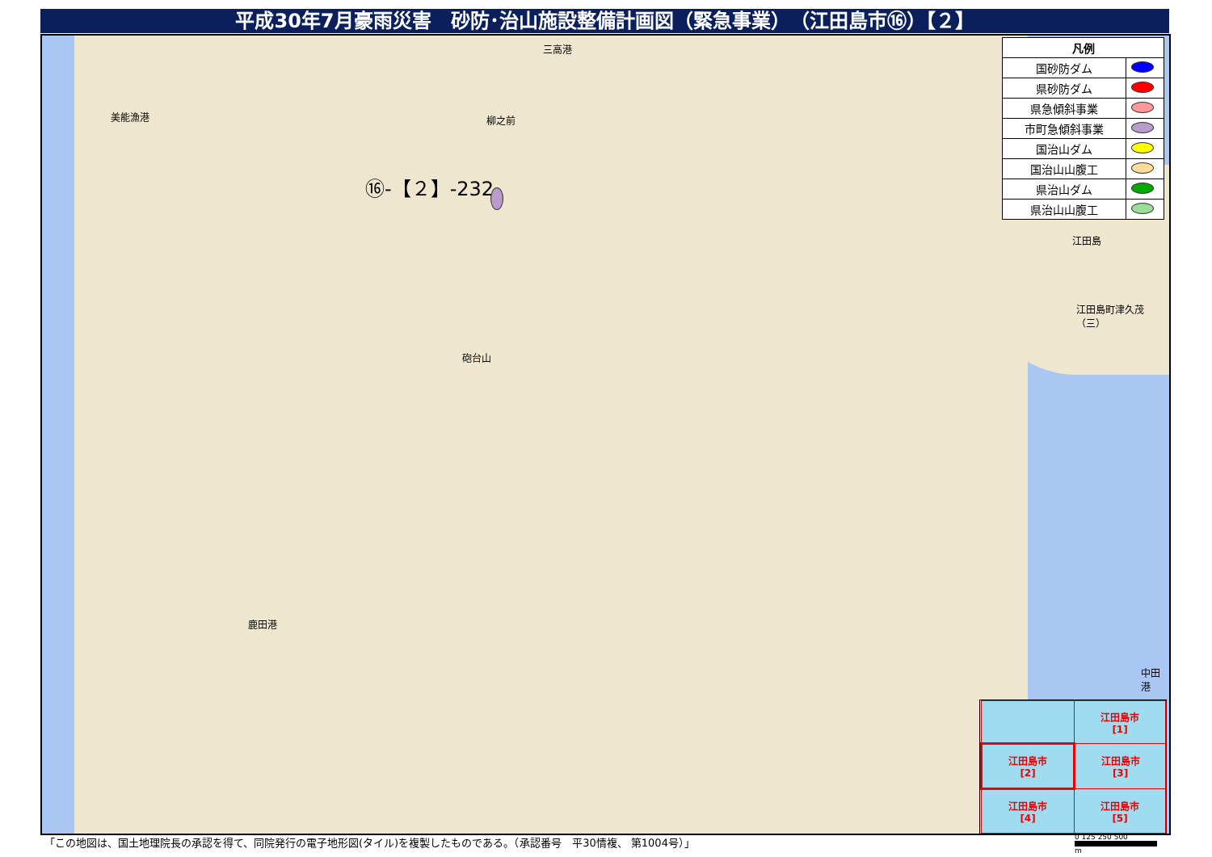平成30年7月豪雨災害　砂防･治山施設整備計画図（緊急事業）　（江田島市⑯）【２】
⑯-【２】-232
美能漁港
三高港
柳之前
砲台山
鹿田港
中田港
江田島
江田島町津久茂（三）
| 凡例 | |
| --- | --- |
| 国砂防ダム | |
| 県砂防ダム | |
| 県急傾斜事業 | |
| 市町急傾斜事業 | |
| 国治山ダム | |
| 国治山山腹工 | |
| 県治山ダム | |
| 県治山山腹工 | |
| | 江田島市 [1] |
| 江田島市 [2] | 江田島市 [3] |
| 江田島市 [4] | 江田島市 [5] |
「この地図は、国土地理院長の承認を得て、同院発行の電子地形図(タイル)を複製したものである。（承認番号　平30情複、 第1004号）」
0 125 250 500
m